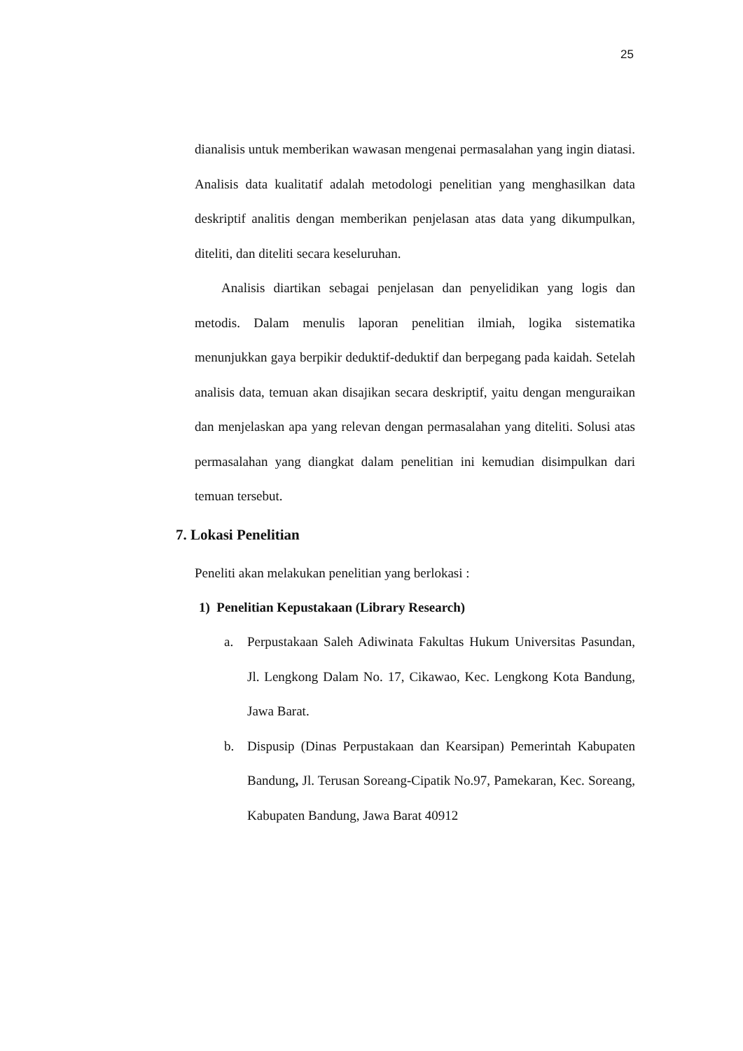25
dianalisis untuk memberikan wawasan mengenai permasalahan yang ingin diatasi. Analisis data kualitatif adalah metodologi penelitian yang menghasilkan data deskriptif analitis dengan memberikan penjelasan atas data yang dikumpulkan, diteliti, dan diteliti secara keseluruhan.
Analisis diartikan sebagai penjelasan dan penyelidikan yang logis dan metodis. Dalam menulis laporan penelitian ilmiah, logika sistematika menunjukkan gaya berpikir deduktif-deduktif dan berpegang pada kaidah. Setelah analisis data, temuan akan disajikan secara deskriptif, yaitu dengan menguraikan dan menjelaskan apa yang relevan dengan permasalahan yang diteliti. Solusi atas permasalahan yang diangkat dalam penelitian ini kemudian disimpulkan dari temuan tersebut.
7. Lokasi Penelitian
Peneliti akan melakukan penelitian yang berlokasi :
1) Penelitian Kepustakaan (Library Research)
a. Perpustakaan Saleh Adiwinata Fakultas Hukum Universitas Pasundan, Jl. Lengkong Dalam No. 17, Cikawao, Kec. Lengkong Kota Bandung, Jawa Barat.
b. Dispusip (Dinas Perpustakaan dan Kearsipan) Pemerintah Kabupaten Bandung, Jl. Terusan Soreang-Cipatik No.97, Pamekaran, Kec. Soreang, Kabupaten Bandung, Jawa Barat 40912